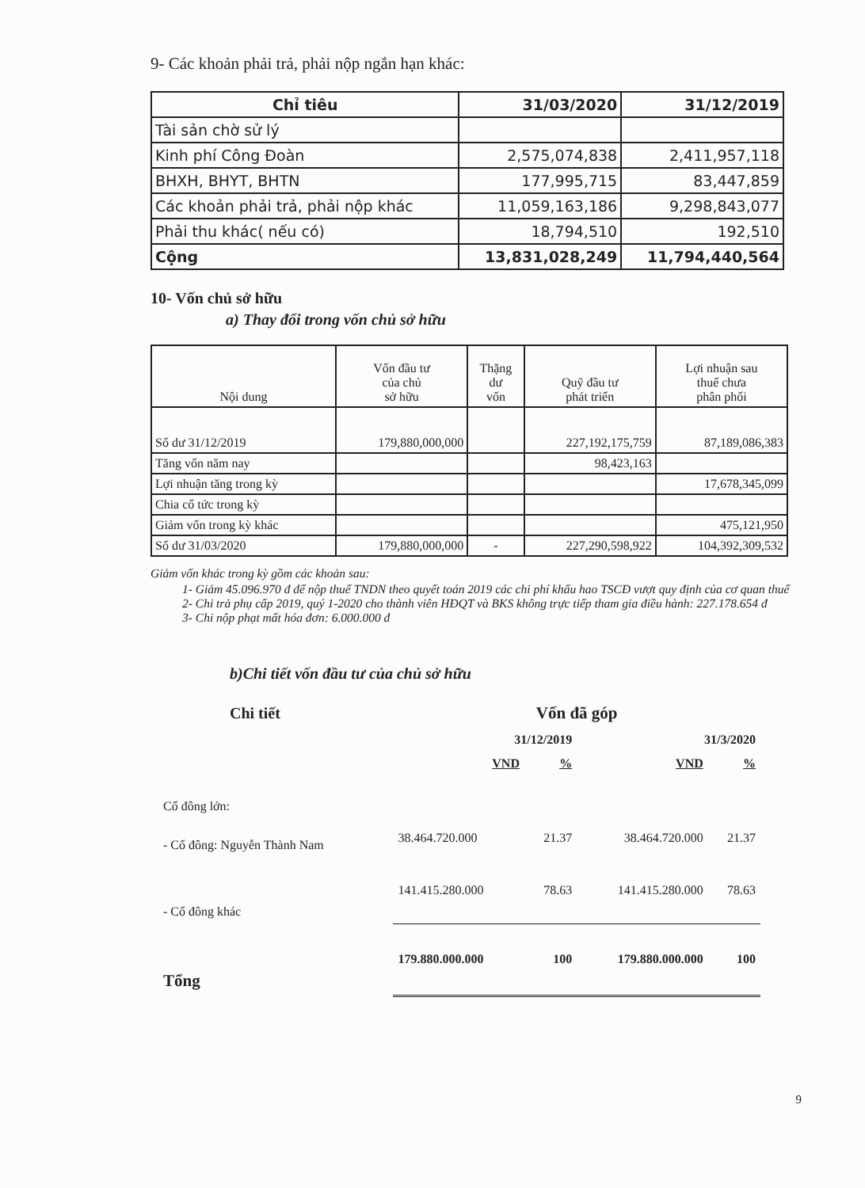9- Các khoản phải trả, phải nộp ngắn hạn khác:
| Chỉ tiêu | 31/03/2020 | 31/12/2019 |
| --- | --- | --- |
| Tài sản chờ sử lý | | |
| Kinh phí Công Đoàn | 2,575,074,838 | 2,411,957,118 |
| BHXH, BHYT, BHTN | 177,995,715 | 83,447,859 |
| Các khoản phải trả, phải nộp khác | 11,059,163,186 | 9,298,843,077 |
| Phải thu khác( nếu có) | 18,794,510 | 192,510 |
| Cộng | 13,831,028,249 | 11,794,440,564 |
10- Vốn chủ sở hữu
a) Thay đổi trong vốn chủ sở hữu
| Nội dung | Vốn đầu tư của chủ sở hữu | Thặng dư vốn | Quỹ đầu tư phát triển | Lợi nhuận sau thuế chưa phân phối |
| --- | --- | --- | --- | --- |
| Số dư 31/12/2019 | 179,880,000,000 | | 227,192,175,759 | 87,189,086,383 |
| Tăng vốn năm nay | | | 98,423,163 | |
| Lợi nhuận tăng trong kỳ | | | | 17,678,345,099 |
| Chia cổ tức trong kỳ | | | | |
| Giảm vốn trong kỳ khác | | | | 475,121,950 |
| Số dư 31/03/2020 | 179,880,000,000 | - | 227,290,598,922 | 104,392,309,532 |
Giảm vốn khác trong kỳ gồm các khoản sau:
1- Giảm 45.096.970 đ để nộp thuế TNDN theo quyết toán 2019 các chi phí khấu hao TSCĐ vượt quy định của cơ quan thuế
2- Chi trả phụ cấp 2019, quý 1-2020 cho thành viên HĐQT và BKS không trực tiếp tham gia điều hành: 227.178.654 đ
3- Chi nộp phạt mất hóa đơn: 6.000.000 đ
b)Chi tiết vốn đầu tư của chủ sở hữu
| Chi tiết | Vốn đã góp | | | |
| | 31/12/2019 | | 31/3/2020 | |
| | VND | % | VND | % |
| Cổ đông lớn: | | | | |
| - Cổ đông: Nguyễn Thành Nam | 38.464.720.000 | 21.37 | 38.464.720.000 | 21.37 |
| - Cổ đông khác | 141.415.280.000 | 78.63 | 141.415.280.000 | 78.63 |
| Tổng | 179.880.000.000 | 100 | 179.880.000.000 | 100 |
9